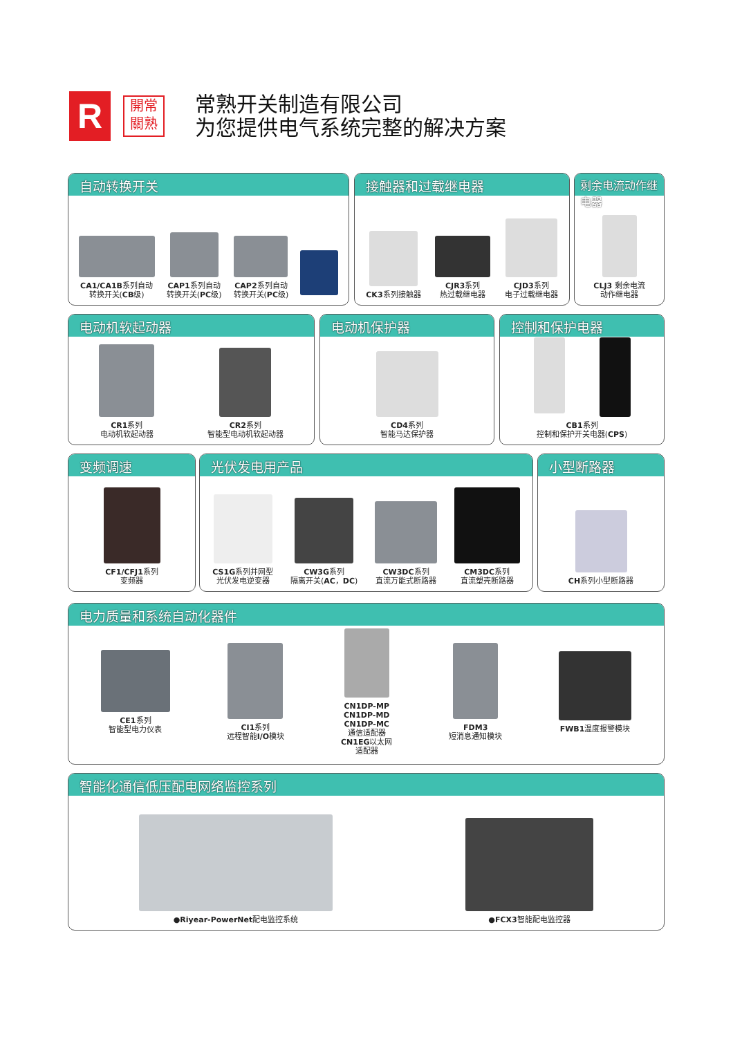R
開常
關熟
常熟开关制造有限公司
为您提供电气系统完整的解决方案
自动转换开关
CA1/CA1B系列自动
转换开关(CB级)
CAP1系列自动
转换开关(PC级)
CAP2系列自动
转换开关(PC级)
接触器和过载继电器
CK3系列接触器
CJR3系列
热过载继电器
CJD3系列
电子过载继电器
剩余电流动作继电器
CLJ3 剩余电流
动作继电器
电动机软起动器
CR1系列
电动机软起动器
CR2系列
智能型电动机软起动器
电动机保护器
CD4系列
智能马达保护器
控制和保护电器
CB1系列
控制和保护开关电器(CPS)
变频调速
CF1/CFJ1系列
变频器
光伏发电用产品
CS1G系列并网型
光伏发电逆变器
CW3G系列
隔离开关(AC，DC)
CW3DC系列
直流万能式断路器
CM3DC系列
直流塑壳断路器
小型断路器
CH系列小型断路器
电力质量和系统自动化器件
CE1系列
智能型电力仪表
CI1系列
远程智能I/O模块
CN1DP-MP
CN1DP-MD
CN1DP-MC
通信适配器
CN1EG以太网
适配器
FDM3
短消息通知模块
FWB1温度报警模块
智能化通信低压配电网络监控系列
●Riyear-PowerNet配电监控系统
●FCX3智能配电监控器